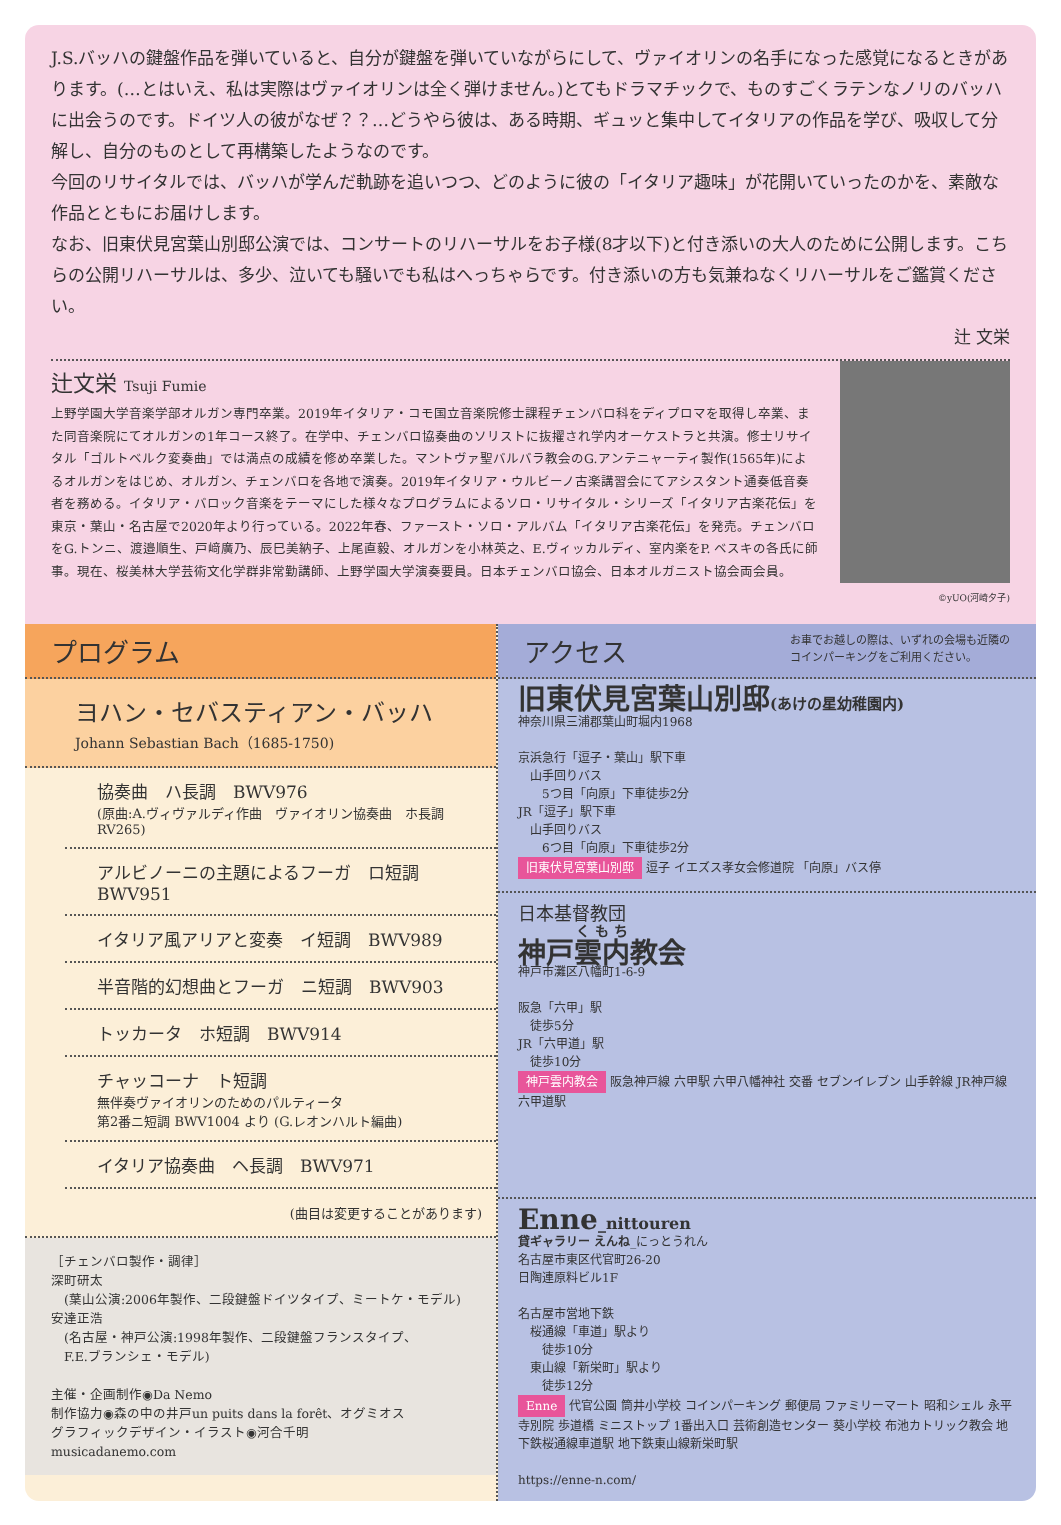J.S.バッハの鍵盤作品を弾いていると、自分が鍵盤を弾いていながらにして、ヴァイオリンの名手になった感覚になるときがあります。(…とはいえ、私は実際はヴァイオリンは全く弾けません。)とてもドラマチックで、ものすごくラテンなノリのバッハに出会うのです。ドイツ人の彼がなぜ？？…どうやら彼は、ある時期、ギュッと集中してイタリアの作品を学び、吸収して分解し、自分のものとして再構築したようなのです。
今回のリサイタルでは、バッハが学んだ軌跡を追いつつ、どのように彼の「イタリア趣味」が花開いていったのかを、素敵な作品とともにお届けします。
なお、旧東伏見宮葉山別邸公演では、コンサートのリハーサルをお子様(8才以下)と付き添いの大人のために公開します。こちらの公開リハーサルは、多少、泣いても騒いでも私はへっちゃらです。付き添いの方も気兼ねなくリハーサルをご鑑賞ください。
辻 文栄
辻文栄 Tsuji Fumie
上野学園大学音楽学部オルガン専門卒業。2019年イタリア・コモ国立音楽院修士課程チェンバロ科をディプロマを取得し卒業、また同音楽院にてオルガンの1年コース終了。在学中、チェンバロ協奏曲のソリストに抜擢され学内オーケストラと共演。修士リサイタル「ゴルトベルク変奏曲」では満点の成績を修め卒業した。マントヴァ聖バルバラ教会のG.アンテニャーティ製作(1565年)によるオルガンをはじめ、オルガン、チェンバロを各地で演奏。2019年イタリア・ウルビーノ古楽講習会にてアシスタント通奏低音奏者を務める。イタリア・バロック音楽をテーマにした様々なプログラムによるソロ・リサイタル・シリーズ「イタリア古楽花伝」を東京・葉山・名古屋で2020年より行っている。2022年春、ファースト・ソロ・アルバム「イタリア古楽花伝」を発売。チェンバロをG.トンニ、渡邉順生、戸﨑廣乃、辰巳美納子、上尾直毅、オルガンを小林英之、E.ヴィッカルディ、室内楽をP. ベスキの各氏に師事。現在、桜美林大学芸術文化学群非常勤講師、上野学園大学演奏要員。日本チェンバロ協会、日本オルガニスト協会両会員。
©yUO(河崎夕子)
プログラム
ヨハン・セバスティアン・バッハ
Johann Sebastian Bach（1685-1750)
協奏曲　ハ長調　BWV976
(原曲:A.ヴィヴァルディ作曲　ヴァイオリン協奏曲　ホ長調　RV265)
アルビノーニの主題によるフーガ　ロ短調　BWV951
イタリア風アリアと変奏　イ短調　BWV989
半音階的幻想曲とフーガ　ニ短調　BWV903
トッカータ　ホ短調　BWV914
チャッコーナ　ト短調
無伴奏ヴァイオリンのためのパルティータ
第2番ニ短調 BWV1004 より (G.レオンハルト編曲)
イタリア協奏曲　ヘ長調　BWV971
(曲目は変更することがあります)
［チェンバロ製作・調律］
深町研太
　(葉山公演:2006年製作、二段鍵盤ドイツタイプ、ミートケ・モデル)
安達正浩
　(名古屋・神戸公演:1998年製作、二段鍵盤フランスタイプ、
　F.E.ブランシェ・モデル)
主催・企画制作◉Da Nemo
制作協力◉森の中の井戸un puits dans la forêt、オグミオス
グラフィックデザイン・イラスト◉河合千明
musicadanemo.com
アクセス お車でお越しの際は、いずれの会場も近隣の
コインパーキングをご利用ください。
旧東伏見宮葉山別邸(あけの星幼稚園内)
神奈川県三浦郡葉山町堀内1968
京浜急行「逗子・葉山」駅下車
　山手回りバス
　　5つ目「向原」下車徒歩2分
JR「逗子」駅下車
　山手回りバス
　　6つ目「向原」下車徒歩2分
旧東伏見宮葉山別邸 逗子 イエズス孝女会修道院 「向原」バス停
日本基督教団
神戸雲内教会
神戸市灘区八幡町1-6-9
阪急「六甲」駅
　徒歩5分
JR「六甲道」駅
　徒歩10分
神戸雲内教会 阪急神戸線 六甲駅 六甲八幡神社 交番 セブンイレブン 山手幹線 JR神戸線 六甲道駅
Enne_nittouren
貸ギャラリー えんね_にっとうれん
名古屋市東区代官町26-20
日陶連原料ビル1F
名古屋市営地下鉄
　桜通線「車道」駅より
　　徒歩10分
　東山線「新栄町」駅より
　　徒歩12分
Enne 代官公園 筒井小学校 コインパーキング 郵便局 ファミリーマート 昭和シェル 永平寺別院 歩道橋 ミニストップ 1番出入口 芸術創造センター 葵小学校 布池カトリック教会 地下鉄桜通線車道駅 地下鉄東山線新栄町駅
https://enne-n.com/